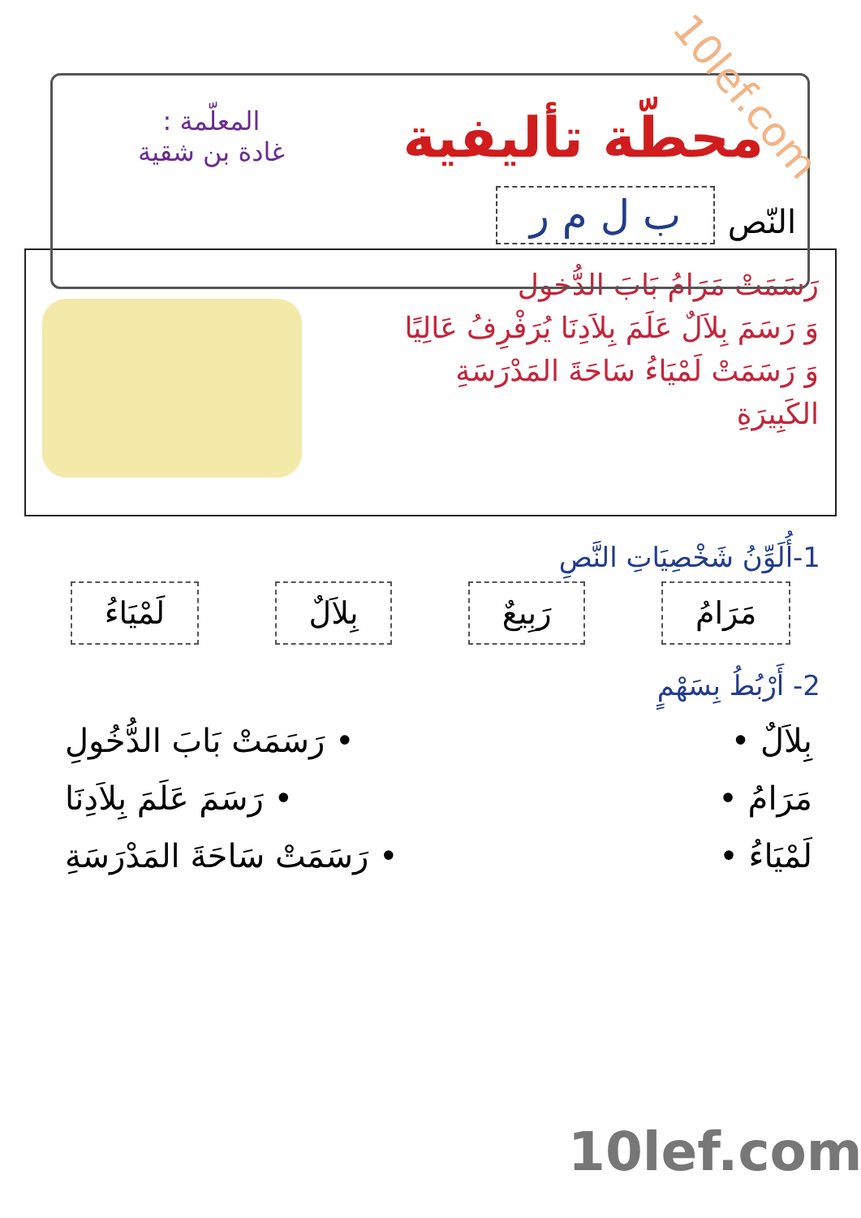10lef.com
محطّة تأليفية
ب ل م ر
المعلّمة :
غادة بن شقية
النّص
رَسَمَتْ مَرَامُ بَابَ الدُّخول
وَ رَسَمَ بِلاَلٌ عَلَمَ بِلاَدِنَا يُرَفْرِفُ عَالِيًا
وَ رَسَمَتْ لَمْيَاءُ سَاحَةَ المَدْرَسَةِ
الكَبِيرَةِ
1-أُلَوِّنُ شَخْصِيَاتِ النَّصِ
مَرَامُ رَبِيعٌ بِلاَلٌ لَمْيَاءُ
2- أَرْبُطُ بِسَهْمٍ
بِلاَلٌ • • رَسَمَتْ بَابَ الدُّخُولِ
مَرَامُ • • رَسَمَ عَلَمَ بِلاَدِنَا
لَمْيَاءُ • • رَسَمَتْ سَاحَةَ المَدْرَسَةِ
10lef.com